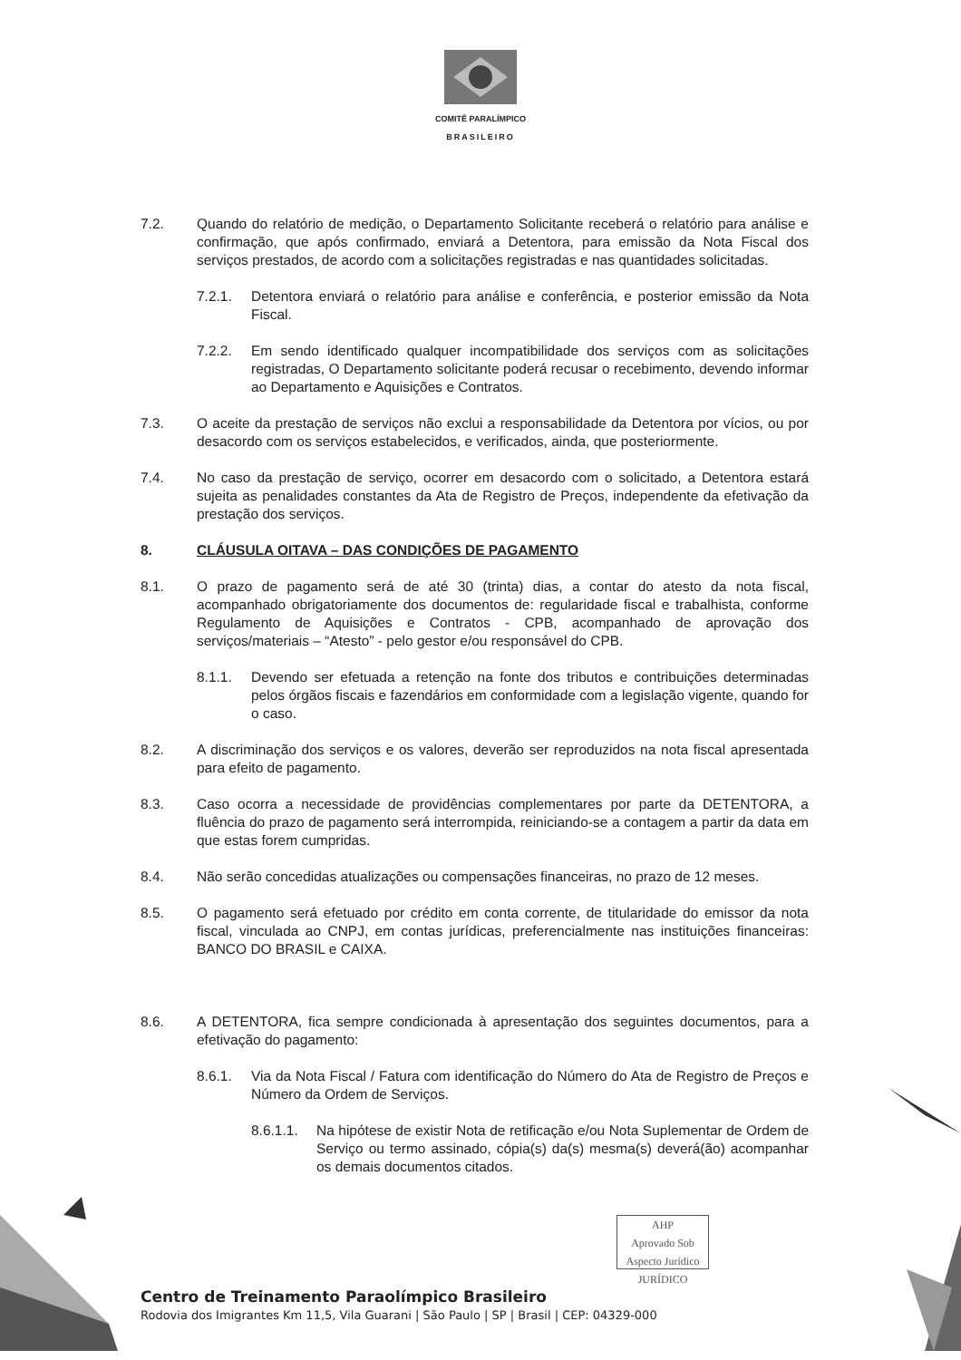COMITÊ PARALÍMPICO
BRASILEIRO
7.2. Quando do relatório de medição, o Departamento Solicitante receberá o relatório para análise e confirmação, que após confirmado, enviará a Detentora, para emissão da Nota Fiscal dos serviços prestados, de acordo com a solicitações registradas e nas quantidades solicitadas.
7.2.1. Detentora enviará o relatório para análise e conferência, e posterior emissão da Nota Fiscal.
7.2.2. Em sendo identificado qualquer incompatibilidade dos serviços com as solicitações registradas, O Departamento solicitante poderá recusar o recebimento, devendo informar ao Departamento e Aquisições e Contratos.
7.3. O aceite da prestação de serviços não exclui a responsabilidade da Detentora por vícios, ou por desacordo com os serviços estabelecidos, e verificados, ainda, que posteriormente.
7.4. No caso da prestação de serviço, ocorrer em desacordo com o solicitado, a Detentora estará sujeita as penalidades constantes da Ata de Registro de Preços, independente da efetivação da prestação dos serviços.
8. CLÁUSULA OITAVA – DAS CONDIÇÕES DE PAGAMENTO
8.1. O prazo de pagamento será de até 30 (trinta) dias, a contar do atesto da nota fiscal, acompanhado obrigatoriamente dos documentos de: regularidade fiscal e trabalhista, conforme Regulamento de Aquisições e Contratos - CPB, acompanhado de aprovação dos serviços/materiais – “Atesto” - pelo gestor e/ou responsável do CPB.
8.1.1. Devendo ser efetuada a retenção na fonte dos tributos e contribuições determinadas pelos órgãos fiscais e fazendários em conformidade com a legislação vigente, quando for o caso.
8.2. A discriminação dos serviços e os valores, deverão ser reproduzidos na nota fiscal apresentada para efeito de pagamento.
8.3. Caso ocorra a necessidade de providências complementares por parte da DETENTORA, a fluência do prazo de pagamento será interrompida, reiniciando-se a contagem a partir da data em que estas forem cumpridas.
8.4. Não serão concedidas atualizações ou compensações financeiras, no prazo de 12 meses.
8.5. O pagamento será efetuado por crédito em conta corrente, de titularidade do emissor da nota fiscal, vinculada ao CNPJ, em contas jurídicas, preferencialmente nas instituições financeiras: BANCO DO BRASIL e CAIXA.
8.6. A DETENTORA, fica sempre condicionada à apresentação dos seguintes documentos, para a efetivação do pagamento:
8.6.1. Via da Nota Fiscal / Fatura com identificação do Número do Ata de Registro de Preços e Número da Ordem de Serviços.
8.6.1.1.
Na hipótese de existir Nota de retificação e/ou Nota Suplementar de Ordem de Serviço ou termo assinado, cópia(s) da(s) mesma(s) deverá(ão) acompanhar os demais documentos citados.
AHP
Aprovado Sob
Aspecto Jurídico
JURÍDICO
Centro de Treinamento Paraolímpico Brasileiro
Rodovia dos Imigrantes Km 11,5, Vila Guarani | São Paulo | SP | Brasil | CEP: 04329-000